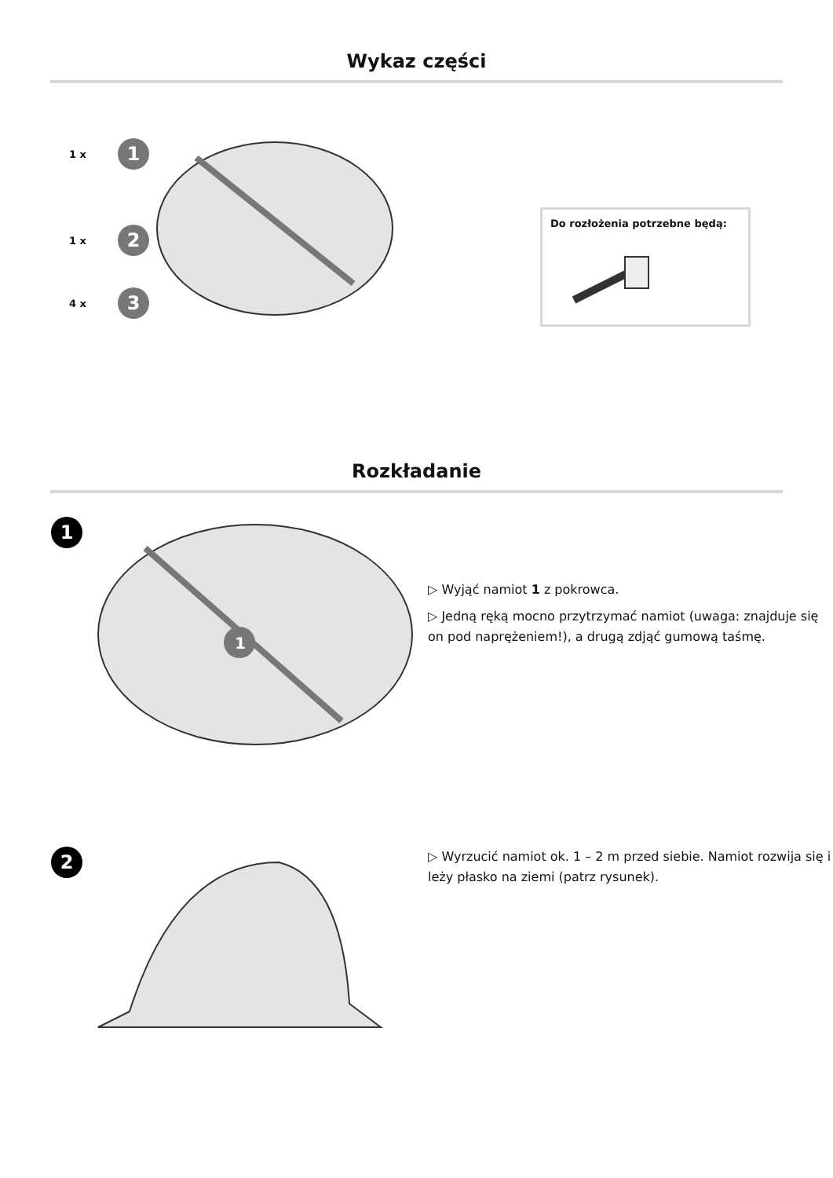Wykaz części
1 x
1
1 x
2
4 x
3
Do rozłożenia potrzebne będą:
Rozkładanie
1
1
▷ Wyjąć namiot 1 z pokrowca.
▷ Jedną ręką mocno przytrzymać namiot (uwaga: znajduje się on pod naprężeniem!), a drugą zdjąć gumową taśmę.
2
▷ Wyrzucić namiot ok. 1 – 2 m przed siebie. Namiot rozwija się i leży płasko na ziemi (patrz rysunek).